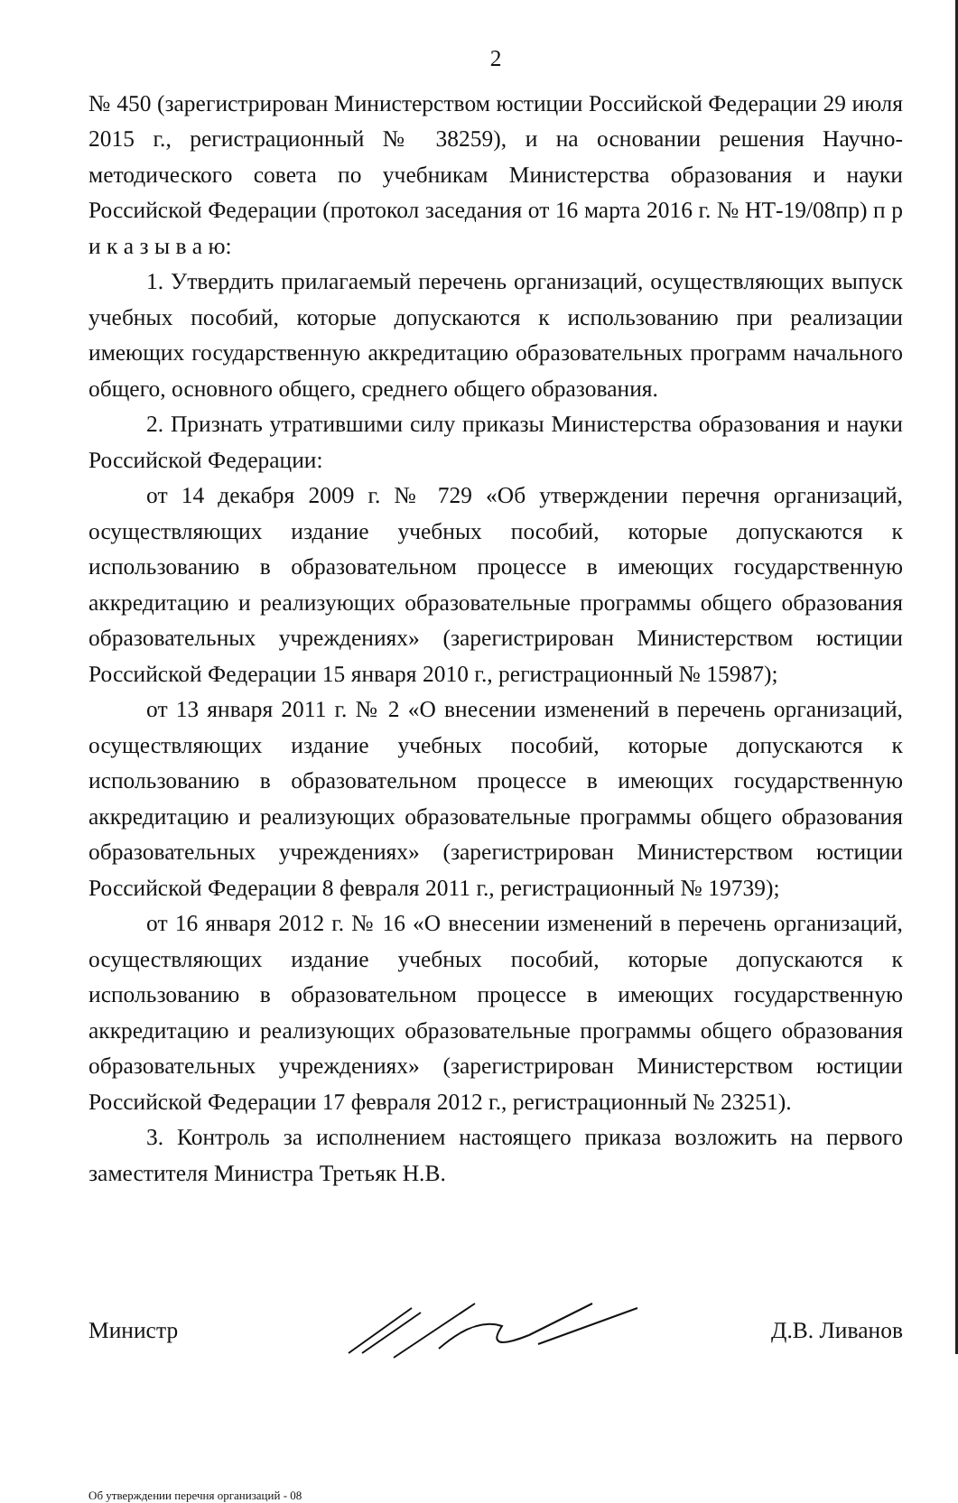2
№ 450 (зарегистрирован Министерством юстиции Российской Федерации 29 июля 2015 г., регистрационный № 38259), и на основании решения Научно-методического совета по учебникам Министерства образования и науки Российской Федерации (протокол заседания от 16 марта 2016 г. № НТ-19/08пр) п р и к а з ы в а ю:
1. Утвердить прилагаемый перечень организаций, осуществляющих выпуск учебных пособий, которые допускаются к использованию при реализации имеющих государственную аккредитацию образовательных программ начального общего, основного общего, среднего общего образования.
2. Признать утратившими силу приказы Министерства образования и науки Российской Федерации:
от 14 декабря 2009 г. № 729 «Об утверждении перечня организаций, осуществляющих издание учебных пособий, которые допускаются к использованию в образовательном процессе в имеющих государственную аккредитацию и реализующих образовательные программы общего образования образовательных учреждениях» (зарегистрирован Министерством юстиции Российской Федерации 15 января 2010 г., регистрационный № 15987);
от 13 января 2011 г. № 2 «О внесении изменений в перечень организаций, осуществляющих издание учебных пособий, которые допускаются к использованию в образовательном процессе в имеющих государственную аккредитацию и реализующих образовательные программы общего образования образовательных учреждениях» (зарегистрирован Министерством юстиции Российской Федерации 8 февраля 2011 г., регистрационный № 19739);
от 16 января 2012 г. № 16 «О внесении изменений в перечень организаций, осуществляющих издание учебных пособий, которые допускаются к использованию в образовательном процессе в имеющих государственную аккредитацию и реализующих образовательные программы общего образования образовательных учреждениях» (зарегистрирован Министерством юстиции Российской Федерации 17 февраля 2012 г., регистрационный № 23251).
3. Контроль за исполнением настоящего приказа возложить на первого заместителя Министра Третьяк Н.В.
Министр Д.В. Ливанов
Об утверждении перечня организаций - 08